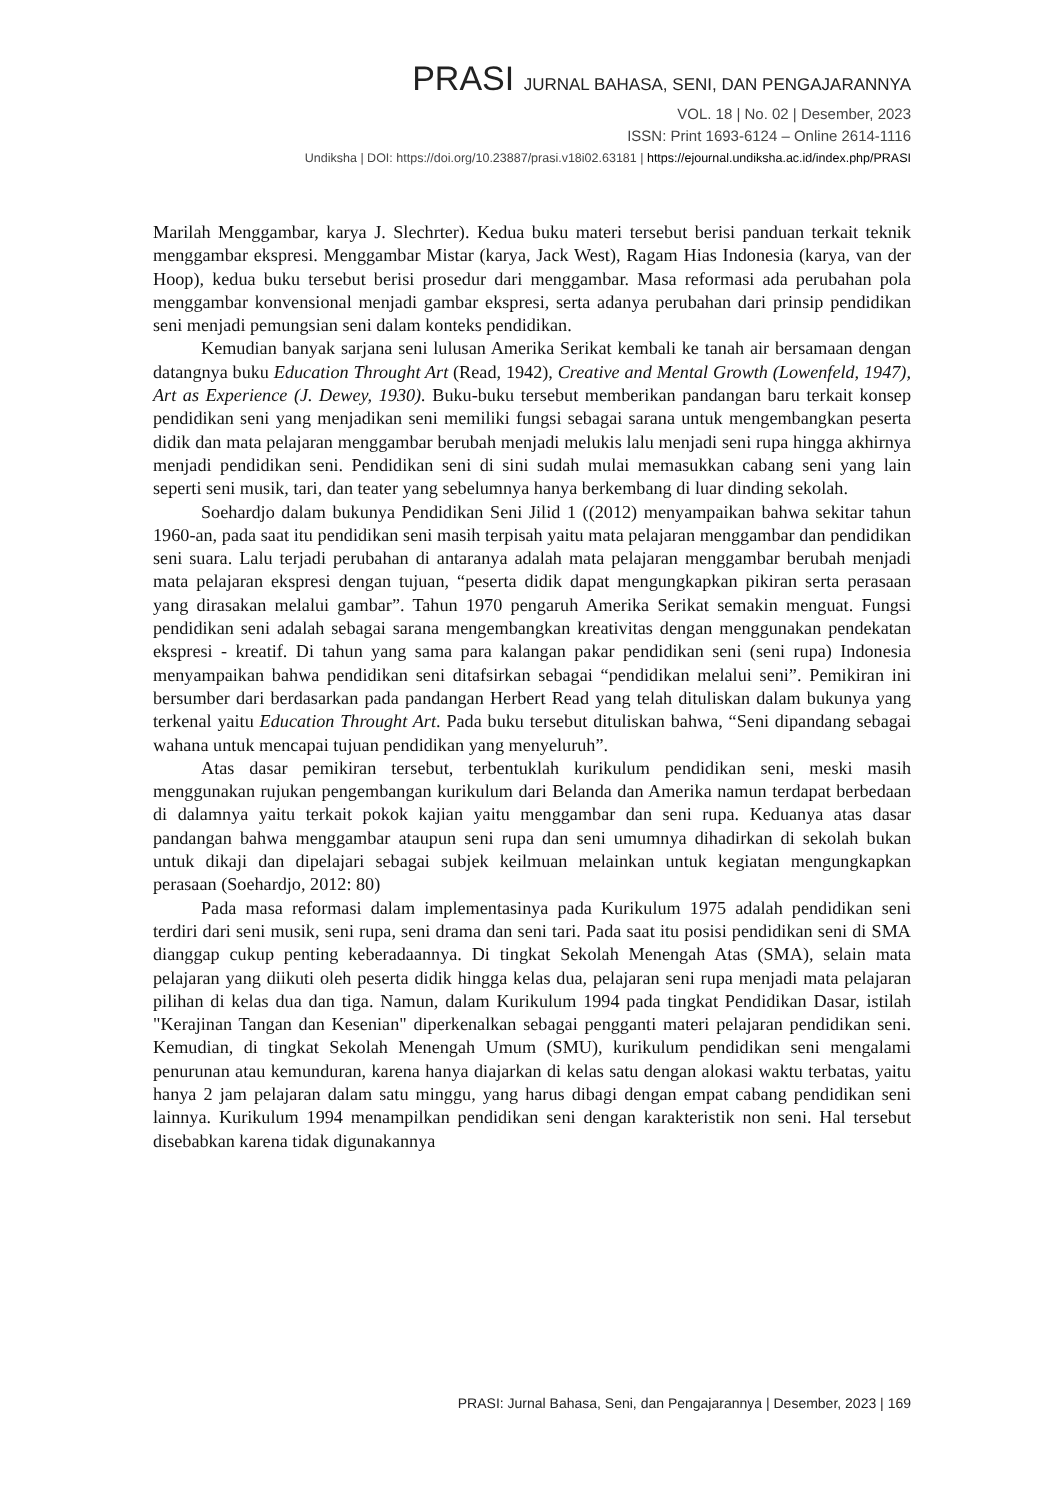PRASI JURNAL BAHASA, SENI, DAN PENGAJARANNYA
VOL. 18 | No. 02 | Desember, 2023
ISSN: Print 1693-6124 – Online 2614-1116
Undiksha | DOI: https://doi.org/10.23887/prasi.v18i02.63181 | https://ejournal.undiksha.ac.id/index.php/PRASI
Marilah Menggambar, karya J. Slechrter). Kedua buku materi tersebut berisi panduan terkait teknik menggambar ekspresi. Menggambar Mistar (karya, Jack West), Ragam Hias Indonesia (karya, van der Hoop), kedua buku tersebut berisi prosedur dari menggambar. Masa reformasi ada perubahan pola menggambar konvensional menjadi gambar ekspresi, serta adanya perubahan dari prinsip pendidikan seni menjadi pemungsian seni dalam konteks pendidikan.
Kemudian banyak sarjana seni lulusan Amerika Serikat kembali ke tanah air bersamaan dengan datangnya buku Education Throught Art (Read, 1942), Creative and Mental Growth (Lowenfeld, 1947), Art as Experience (J. Dewey, 1930). Buku-buku tersebut memberikan pandangan baru terkait konsep pendidikan seni yang menjadikan seni memiliki fungsi sebagai sarana untuk mengembangkan peserta didik dan mata pelajaran menggambar berubah menjadi melukis lalu menjadi seni rupa hingga akhirnya menjadi pendidikan seni. Pendidikan seni di sini sudah mulai memasukkan cabang seni yang lain seperti seni musik, tari, dan teater yang sebelumnya hanya berkembang di luar dinding sekolah.
Soehardjo dalam bukunya Pendidikan Seni Jilid 1 ((2012) menyampaikan bahwa sekitar tahun 1960-an, pada saat itu pendidikan seni masih terpisah yaitu mata pelajaran menggambar dan pendidikan seni suara. Lalu terjadi perubahan di antaranya adalah mata pelajaran menggambar berubah menjadi mata pelajaran ekspresi dengan tujuan, “peserta didik dapat mengungkapkan pikiran serta perasaan yang dirasakan melalui gambar”. Tahun 1970 pengaruh Amerika Serikat semakin menguat. Fungsi pendidikan seni adalah sebagai sarana mengembangkan kreativitas dengan menggunakan pendekatan ekspresi - kreatif. Di tahun yang sama para kalangan pakar pendidikan seni (seni rupa) Indonesia menyampaikan bahwa pendidikan seni ditafsirkan sebagai “pendidikan melalui seni”. Pemikiran ini bersumber dari berdasarkan pada pandangan Herbert Read yang telah dituliskan dalam bukunya yang terkenal yaitu Education Throught Art. Pada buku tersebut dituliskan bahwa, “Seni dipandang sebagai wahana untuk mencapai tujuan pendidikan yang menyeluruh”.
Atas dasar pemikiran tersebut, terbentuklah kurikulum pendidikan seni, meski masih menggunakan rujukan pengembangan kurikulum dari Belanda dan Amerika namun terdapat berbedaan di dalamnya yaitu terkait pokok kajian yaitu menggambar dan seni rupa. Keduanya atas dasar pandangan bahwa menggambar ataupun seni rupa dan seni umumnya dihadirkan di sekolah bukan untuk dikaji dan dipelajari sebagai subjek keilmuan melainkan untuk kegiatan mengungkapkan perasaan (Soehardjo, 2012: 80)
Pada masa reformasi dalam implementasinya pada Kurikulum 1975 adalah pendidikan seni terdiri dari seni musik, seni rupa, seni drama dan seni tari. Pada saat itu posisi pendidikan seni di SMA dianggap cukup penting keberadaannya. Di tingkat Sekolah Menengah Atas (SMA), selain mata pelajaran yang diikuti oleh peserta didik hingga kelas dua, pelajaran seni rupa menjadi mata pelajaran pilihan di kelas dua dan tiga. Namun, dalam Kurikulum 1994 pada tingkat Pendidikan Dasar, istilah "Kerajinan Tangan dan Kesenian" diperkenalkan sebagai pengganti materi pelajaran pendidikan seni. Kemudian, di tingkat Sekolah Menengah Umum (SMU), kurikulum pendidikan seni mengalami penurunan atau kemunduran, karena hanya diajarkan di kelas satu dengan alokasi waktu terbatas, yaitu hanya 2 jam pelajaran dalam satu minggu, yang harus dibagi dengan empat cabang pendidikan seni lainnya. Kurikulum 1994 menampilkan pendidikan seni dengan karakteristik non seni. Hal tersebut disebabkan karena tidak digunakannya
PRASI: Jurnal Bahasa, Seni, dan Pengajarannya | Desember, 2023 | 169